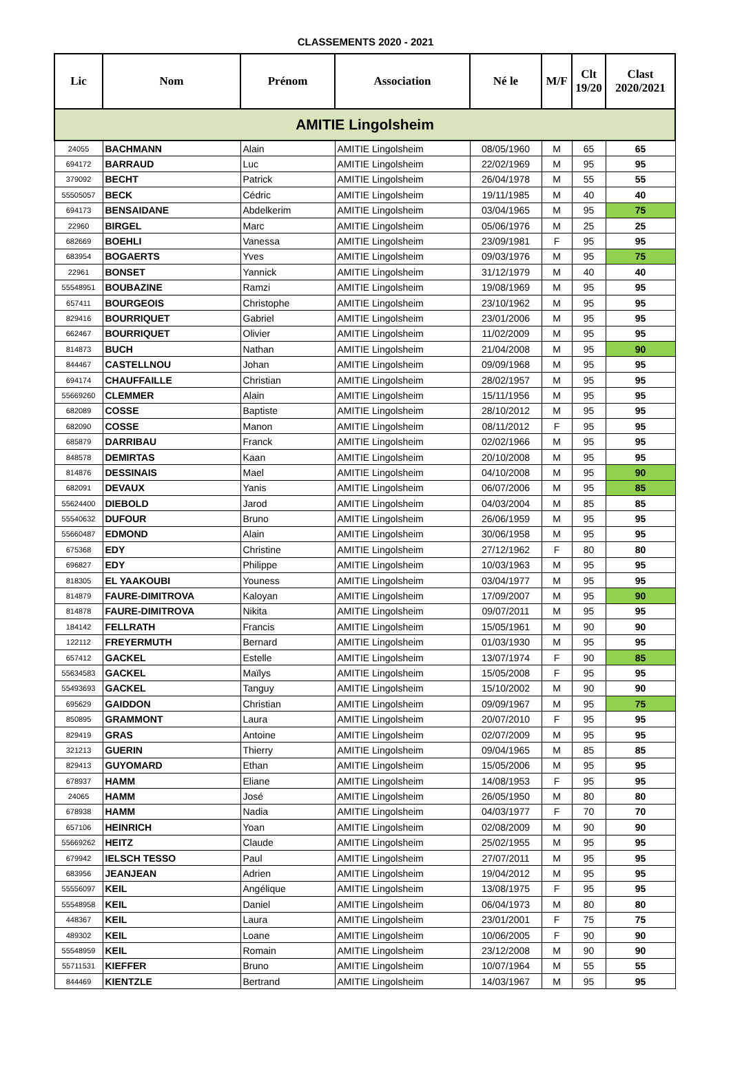CLASSEMENTS 2020 - 2021
| Lic | Nom | Prénom | Association | Né le | M/F | Clt 19/20 | Clast 2020/2021 |
| --- | --- | --- | --- | --- | --- | --- | --- |
| AMITIE Lingolsheim | | | | | | | |
| 24055 | BACHMANN | Alain | AMITIE Lingolsheim | 08/05/1960 | M | 65 | 65 |
| 694172 | BARRAUD | Luc | AMITIE Lingolsheim | 22/02/1969 | M | 95 | 95 |
| 379092 | BECHT | Patrick | AMITIE Lingolsheim | 26/04/1978 | M | 55 | 55 |
| 55505057 | BECK | Cédric | AMITIE Lingolsheim | 19/11/1985 | M | 40 | 40 |
| 694173 | BENSAIDANE | Abdelkerim | AMITIE Lingolsheim | 03/04/1965 | M | 95 | 75 |
| 22960 | BIRGEL | Marc | AMITIE Lingolsheim | 05/06/1976 | M | 25 | 25 |
| 682669 | BOEHLI | Vanessa | AMITIE Lingolsheim | 23/09/1981 | F | 95 | 95 |
| 683954 | BOGAERTS | Yves | AMITIE Lingolsheim | 09/03/1976 | M | 95 | 75 |
| 22961 | BONSET | Yannick | AMITIE Lingolsheim | 31/12/1979 | M | 40 | 40 |
| 55548951 | BOUBAZINE | Ramzi | AMITIE Lingolsheim | 19/08/1969 | M | 95 | 95 |
| 657411 | BOURGEOIS | Christophe | AMITIE Lingolsheim | 23/10/1962 | M | 95 | 95 |
| 829416 | BOURRIQUET | Gabriel | AMITIE Lingolsheim | 23/01/2006 | M | 95 | 95 |
| 662467 | BOURRIQUET | Olivier | AMITIE Lingolsheim | 11/02/2009 | M | 95 | 95 |
| 814873 | BUCH | Nathan | AMITIE Lingolsheim | 21/04/2008 | M | 95 | 90 |
| 844467 | CASTELLNOU | Johan | AMITIE Lingolsheim | 09/09/1968 | M | 95 | 95 |
| 694174 | CHAUFFAILLE | Christian | AMITIE Lingolsheim | 28/02/1957 | M | 95 | 95 |
| 55669260 | CLEMMER | Alain | AMITIE Lingolsheim | 15/11/1956 | M | 95 | 95 |
| 682089 | COSSE | Baptiste | AMITIE Lingolsheim | 28/10/2012 | M | 95 | 95 |
| 682090 | COSSE | Manon | AMITIE Lingolsheim | 08/11/2012 | F | 95 | 95 |
| 685879 | DARRIBAU | Franck | AMITIE Lingolsheim | 02/02/1966 | M | 95 | 95 |
| 848578 | DEMIRTAS | Kaan | AMITIE Lingolsheim | 20/10/2008 | M | 95 | 95 |
| 814876 | DESSINAIS | Mael | AMITIE Lingolsheim | 04/10/2008 | M | 95 | 90 |
| 682091 | DEVAUX | Yanis | AMITIE Lingolsheim | 06/07/2006 | M | 95 | 85 |
| 55624400 | DIEBOLD | Jarod | AMITIE Lingolsheim | 04/03/2004 | M | 85 | 85 |
| 55540632 | DUFOUR | Bruno | AMITIE Lingolsheim | 26/06/1959 | M | 95 | 95 |
| 55660487 | EDMOND | Alain | AMITIE Lingolsheim | 30/06/1958 | M | 95 | 95 |
| 675368 | EDY | Christine | AMITIE Lingolsheim | 27/12/1962 | F | 80 | 80 |
| 696827 | EDY | Philippe | AMITIE Lingolsheim | 10/03/1963 | M | 95 | 95 |
| 818305 | EL YAAKOUBI | Youness | AMITIE Lingolsheim | 03/04/1977 | M | 95 | 95 |
| 814879 | FAURE-DIMITROVA | Kaloyan | AMITIE Lingolsheim | 17/09/2007 | M | 95 | 90 |
| 814878 | FAURE-DIMITROVA | Nikita | AMITIE Lingolsheim | 09/07/2011 | M | 95 | 95 |
| 184142 | FELLRATH | Francis | AMITIE Lingolsheim | 15/05/1961 | M | 90 | 90 |
| 122112 | FREYERMUTH | Bernard | AMITIE Lingolsheim | 01/03/1930 | M | 95 | 95 |
| 657412 | GACKEL | Estelle | AMITIE Lingolsheim | 13/07/1974 | F | 90 | 85 |
| 55634583 | GACKEL | Maïlys | AMITIE Lingolsheim | 15/05/2008 | F | 95 | 95 |
| 55493693 | GACKEL | Tanguy | AMITIE Lingolsheim | 15/10/2002 | M | 90 | 90 |
| 695629 | GAIDDON | Christian | AMITIE Lingolsheim | 09/09/1967 | M | 95 | 75 |
| 850895 | GRAMMONT | Laura | AMITIE Lingolsheim | 20/07/2010 | F | 95 | 95 |
| 829419 | GRAS | Antoine | AMITIE Lingolsheim | 02/07/2009 | M | 95 | 95 |
| 321213 | GUERIN | Thierry | AMITIE Lingolsheim | 09/04/1965 | M | 85 | 85 |
| 829413 | GUYOMARD | Ethan | AMITIE Lingolsheim | 15/05/2006 | M | 95 | 95 |
| 678937 | HAMM | Eliane | AMITIE Lingolsheim | 14/08/1953 | F | 95 | 95 |
| 24065 | HAMM | José | AMITIE Lingolsheim | 26/05/1950 | M | 80 | 80 |
| 678938 | HAMM | Nadia | AMITIE Lingolsheim | 04/03/1977 | F | 70 | 70 |
| 657106 | HEINRICH | Yoan | AMITIE Lingolsheim | 02/08/2009 | M | 90 | 90 |
| 55669262 | HEITZ | Claude | AMITIE Lingolsheim | 25/02/1955 | M | 95 | 95 |
| 679942 | IELSCH TESSO | Paul | AMITIE Lingolsheim | 27/07/2011 | M | 95 | 95 |
| 683956 | JEANJEAN | Adrien | AMITIE Lingolsheim | 19/04/2012 | M | 95 | 95 |
| 55556097 | KEIL | Angélique | AMITIE Lingolsheim | 13/08/1975 | F | 95 | 95 |
| 55548958 | KEIL | Daniel | AMITIE Lingolsheim | 06/04/1973 | M | 80 | 80 |
| 448367 | KEIL | Laura | AMITIE Lingolsheim | 23/01/2001 | F | 75 | 75 |
| 489302 | KEIL | Loane | AMITIE Lingolsheim | 10/06/2005 | F | 90 | 90 |
| 55548959 | KEIL | Romain | AMITIE Lingolsheim | 23/12/2008 | M | 90 | 90 |
| 55711531 | KIEFFER | Bruno | AMITIE Lingolsheim | 10/07/1964 | M | 55 | 55 |
| 844469 | KIENTZLE | Bertrand | AMITIE Lingolsheim | 14/03/1967 | M | 95 | 95 |